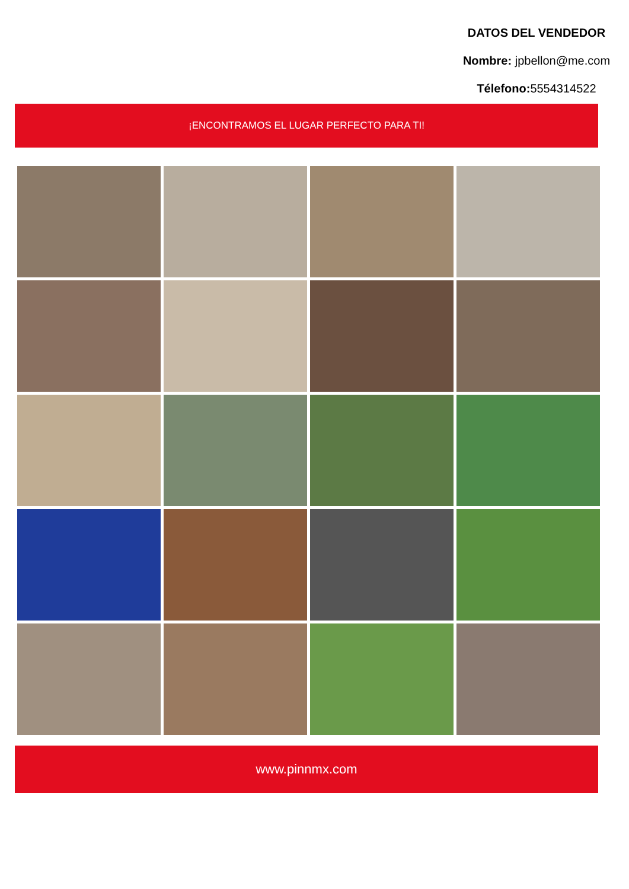DATOS DEL VENDEDOR
Nombre: jpbellon@me.com
Télefono: 5554314522
¡ENCONTRAMOS EL LUGAR PERFECTO PARA TI!
www.pinnmx.com